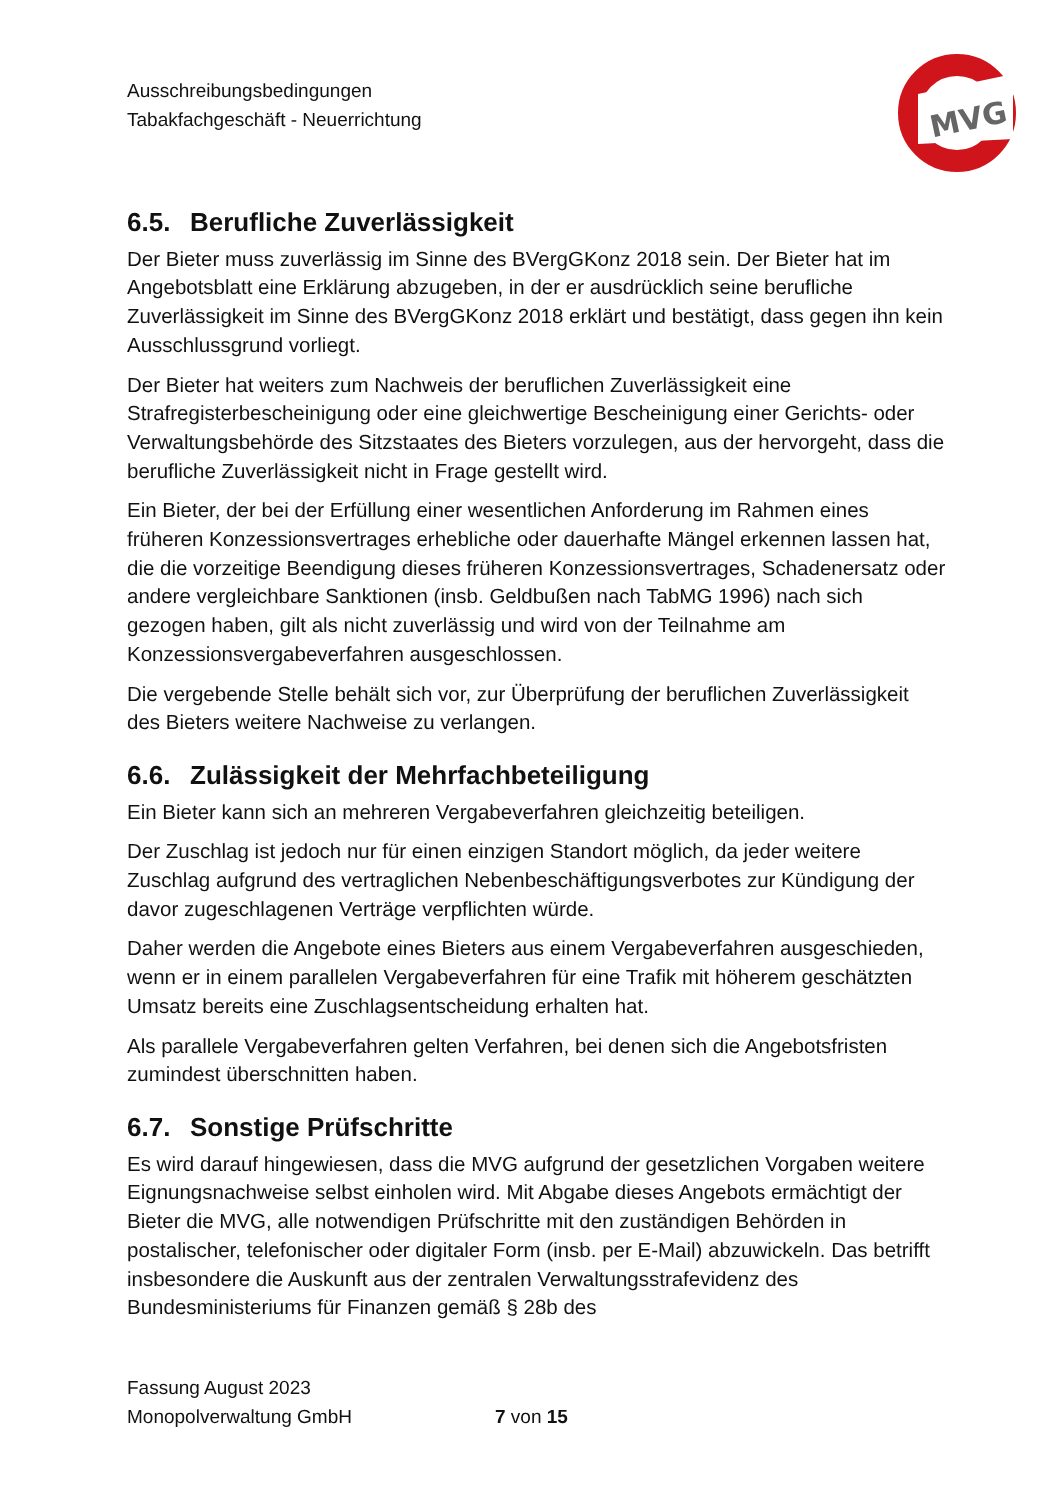Ausschreibungsbedingungen
Tabakfachgeschäft - Neuerrichtung
MVG
6.5. Berufliche Zuverlässigkeit
Der Bieter muss zuverlässig im Sinne des BVergGKonz 2018 sein. Der Bieter hat im Angebotsblatt eine Erklärung abzugeben, in der er ausdrücklich seine berufliche Zuverlässigkeit im Sinne des BVergGKonz 2018 erklärt und bestätigt, dass gegen ihn kein Ausschlussgrund vorliegt.
Der Bieter hat weiters zum Nachweis der beruflichen Zuverlässigkeit eine Strafregisterbescheinigung oder eine gleichwertige Bescheinigung einer Gerichts- oder Verwaltungsbehörde des Sitzstaates des Bieters vorzulegen, aus der hervorgeht, dass die berufliche Zuverlässigkeit nicht in Frage gestellt wird.
Ein Bieter, der bei der Erfüllung einer wesentlichen Anforderung im Rahmen eines früheren Konzessionsvertrages erhebliche oder dauerhafte Mängel erkennen lassen hat, die die vorzeitige Beendigung dieses früheren Konzessionsvertrages, Schadenersatz oder andere vergleichbare Sanktionen (insb. Geldbußen nach TabMG 1996) nach sich gezogen haben, gilt als nicht zuverlässig und wird von der Teilnahme am Konzessionsvergabeverfahren ausgeschlossen.
Die vergebende Stelle behält sich vor, zur Überprüfung der beruflichen Zuverlässigkeit des Bieters weitere Nachweise zu verlangen.
6.6. Zulässigkeit der Mehrfachbeteiligung
Ein Bieter kann sich an mehreren Vergabeverfahren gleichzeitig beteiligen.
Der Zuschlag ist jedoch nur für einen einzigen Standort möglich, da jeder weitere Zuschlag aufgrund des vertraglichen Nebenbeschäftigungsverbotes zur Kündigung der davor zugeschlagenen Verträge verpflichten würde.
Daher werden die Angebote eines Bieters aus einem Vergabeverfahren ausgeschieden, wenn er in einem parallelen Vergabeverfahren für eine Trafik mit höherem geschätzten Umsatz bereits eine Zuschlagsentscheidung erhalten hat.
Als parallele Vergabeverfahren gelten Verfahren, bei denen sich die Angebotsfristen zumindest überschnitten haben.
6.7. Sonstige Prüfschritte
Es wird darauf hingewiesen, dass die MVG aufgrund der gesetzlichen Vorgaben weitere Eignungsnachweise selbst einholen wird. Mit Abgabe dieses Angebots ermächtigt der Bieter die MVG, alle notwendigen Prüfschritte mit den zuständigen Behörden in postalischer, telefonischer oder digitaler Form (insb. per E-Mail) abzuwickeln. Das betrifft insbesondere die Auskunft aus der zentralen Verwaltungsstrafevidenz des Bundesministeriums für Finanzen gemäß § 28b des
Fassung August 2023
Monopolverwaltung GmbH
7 von 15